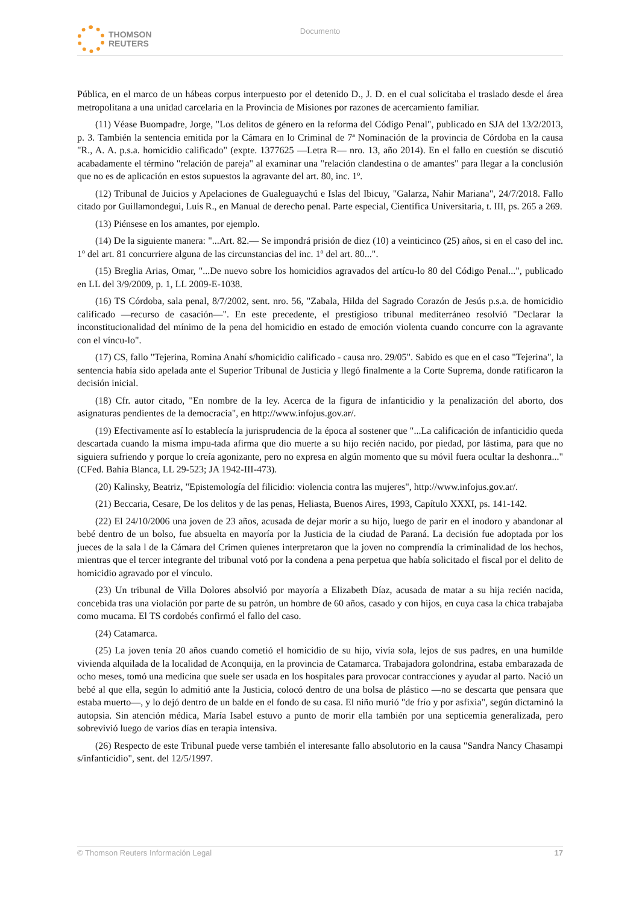THOMSON
REUTERS
Documento
Pública, en el marco de un hábeas corpus interpuesto por el detenido D., J. D. en el cual solicitaba el traslado desde el área metropolitana a una unidad carcelaria en la Provincia de Misiones por razones de acercamiento familiar.
(11) Véase Buompadre, Jorge, "Los delitos de género en la reforma del Código Penal", publicado en SJA del 13/2/2013, p. 3. También la sentencia emitida por la Cámara en lo Criminal de 7ª Nominación de la provincia de Córdoba en la causa "R., A. A. p.s.a. homicidio calificado" (expte. 1377625 —Letra R— nro. 13, año 2014). En el fallo en cuestión se discutió acabadamente el término "relación de pareja" al examinar una "relación clandestina o de amantes" para llegar a la conclusión que no es de aplicación en estos supuestos la agravante del art. 80, inc. 1º.
(12) Tribunal de Juicios y Apelaciones de Gualeguaychú e Islas del Ibicuy, "Galarza, Nahir Mariana", 24/7/2018. Fallo citado por Guillamondegui, Luís R., en Manual de derecho penal. Parte especial, Científica Universitaria, t. III, ps. 265 a 269.
(13) Piénsese en los amantes, por ejemplo.
(14) De la siguiente manera: "...Art. 82.— Se impondrá prisión de diez (10) a veinticinco (25) años, si en el caso del inc. 1º del art. 81 concurriere alguna de las circunstancias del inc. 1º del art. 80...".
(15) Breglia Arias, Omar, "...De nuevo sobre los homicidios agravados del artícu-lo 80 del Código Penal...", publicado en LL del 3/9/2009, p. 1, LL 2009-E-1038.
(16) TS Córdoba, sala penal, 8/7/2002, sent. nro. 56, "Zabala, Hilda del Sagrado Corazón de Jesús p.s.a. de homicidio calificado —recurso de casación—". En este precedente, el prestigioso tribunal mediterráneo resolvió "Declarar la inconstitucionalidad del mínimo de la pena del homicidio en estado de emoción violenta cuando concurre con la agravante con el víncu-lo".
(17) CS, fallo "Tejerina, Romina Anahí s/homicidio calificado - causa nro. 29/05". Sabido es que en el caso "Tejerina", la sentencia había sido apelada ante el Superior Tribunal de Justicia y llegó finalmente a la Corte Suprema, donde ratificaron la decisión inicial.
(18) Cfr. autor citado, "En nombre de la ley. Acerca de la figura de infanticidio y la penalización del aborto, dos asignaturas pendientes de la democracia", en http://www.infojus.gov.ar/.
(19) Efectivamente así lo establecía la jurisprudencia de la época al sostener que "...La calificación de infanticidio queda descartada cuando la misma impu-tada afirma que dio muerte a su hijo recién nacido, por piedad, por lástima, para que no siguiera sufriendo y porque lo creía agonizante, pero no expresa en algún momento que su móvil fuera ocultar la deshonra..." (CFed. Bahía Blanca, LL 29-523; JA 1942-III-473).
(20) Kalinsky, Beatriz, "Epistemología del filicidio: violencia contra las mujeres", http://www.infojus.gov.ar/.
(21) Beccaria, Cesare, De los delitos y de las penas, Heliasta, Buenos Aires, 1993, Capítulo XXXI, ps. 141-142.
(22) El 24/10/2006 una joven de 23 años, acusada de dejar morir a su hijo, luego de parir en el inodoro y abandonar al bebé dentro de un bolso, fue absuelta en mayoría por la Justicia de la ciudad de Paraná. La decisión fue adoptada por los jueces de la sala l de la Cámara del Crimen quienes interpretaron que la joven no comprendía la criminalidad de los hechos, mientras que el tercer integrante del tribunal votó por la condena a pena perpetua que había solicitado el fiscal por el delito de homicidio agravado por el vínculo.
(23) Un tribunal de Villa Dolores absolvió por mayoría a Elizabeth Díaz, acusada de matar a su hija recién nacida, concebida tras una violación por parte de su patrón, un hombre de 60 años, casado y con hijos, en cuya casa la chica trabajaba como mucama. El TS cordobés confirmó el fallo del caso.
(24) Catamarca.
(25) La joven tenía 20 años cuando cometió el homicidio de su hijo, vivía sola, lejos de sus padres, en una humilde vivienda alquilada de la localidad de Aconquija, en la provincia de Catamarca. Trabajadora golondrina, estaba embarazada de ocho meses, tomó una medicina que suele ser usada en los hospitales para provocar contracciones y ayudar al parto. Nació un bebé al que ella, según lo admitió ante la Justicia, colocó dentro de una bolsa de plástico —no se descarta que pensara que estaba muerto—, y lo dejó dentro de un balde en el fondo de su casa. El niño murió "de frío y por asfixia", según dictaminó la autopsia. Sin atención médica, María Isabel estuvo a punto de morir ella también por una septicemia generalizada, pero sobrevivió luego de varios días en terapia intensiva.
(26) Respecto de este Tribunal puede verse también el interesante fallo absolutorio en la causa "Sandra Nancy Chasampi s/infanticidio", sent. del 12/5/1997.
© Thomson Reuters Información Legal 17